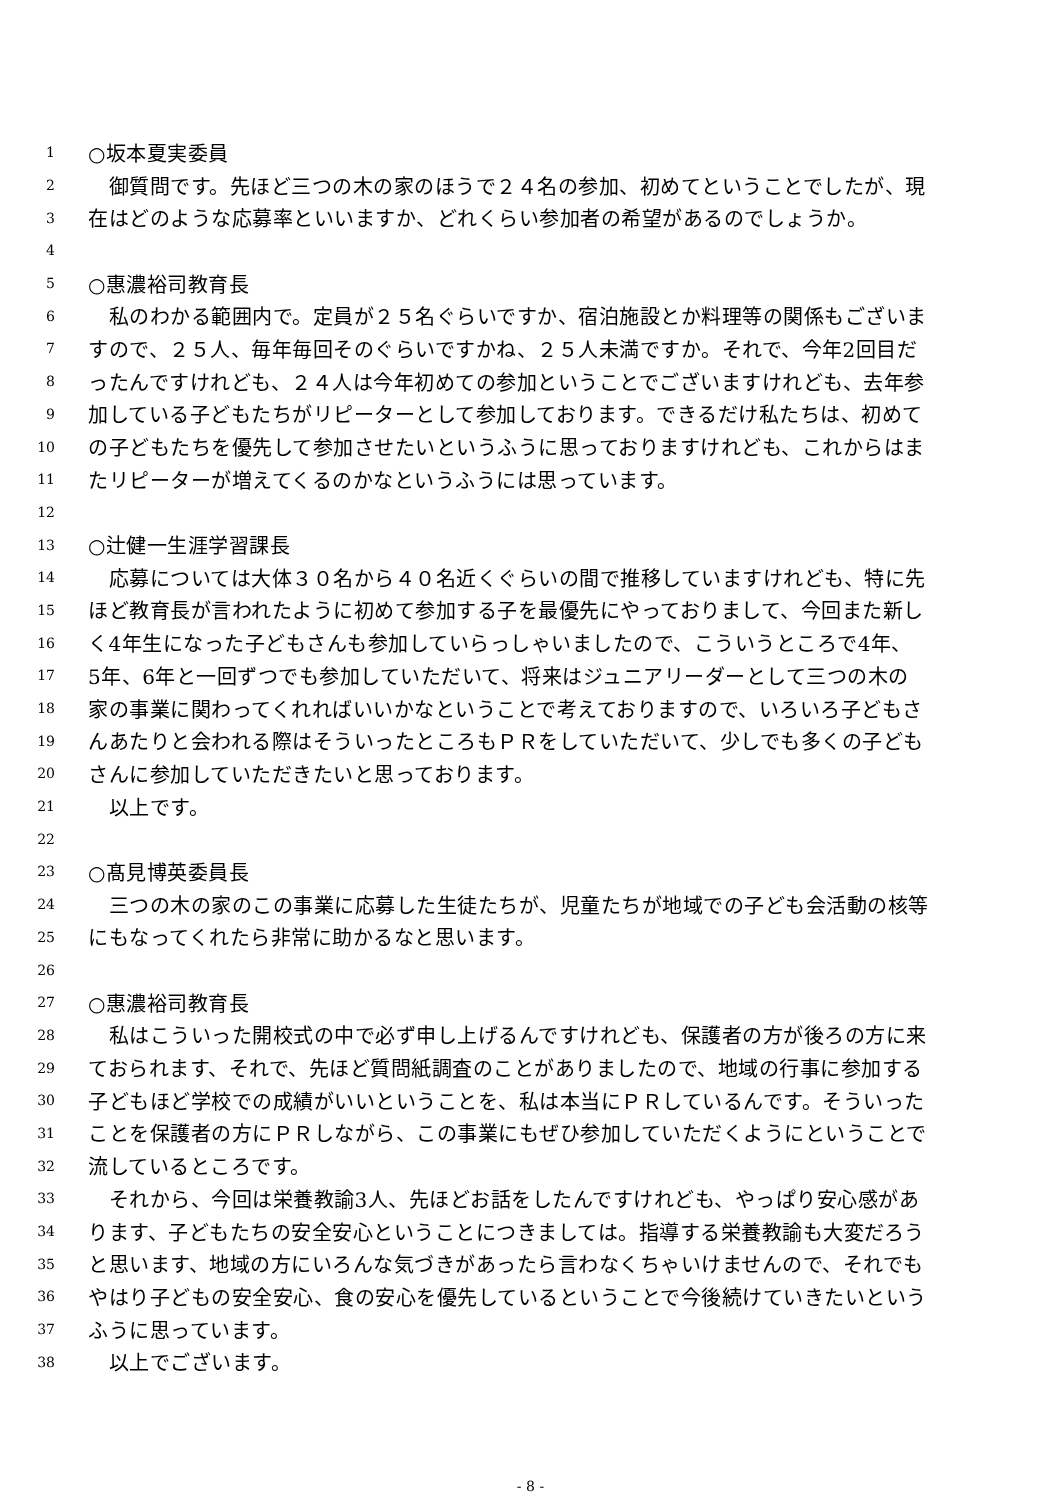1 ○坂本夏実委員
2　御質問です。先ほど三つの木の家のほうで２４名の参加、初めてということでしたが、現
3 在はどのような応募率といいますか、どれくらい参加者の希望があるのでしょうか。
4
5 ○惠濃裕司教育長
6　私のわかる範囲内で。定員が２５名ぐらいですか、宿泊施設とか料理等の関係もございま
7 すので、２５人、毎年毎回そのぐらいですかね、２５人未満ですか。それで、今年2回目だ
8 ったんですけれども、２４人は今年初めての参加ということでございますけれども、去年参
9 加している子どもたちがリピーターとして参加しております。できるだけ私たちは、初めて
10 の子どもたちを優先して参加させたいというふうに思っておりますけれども、これからはま
11 たリピーターが増えてくるのかなというふうには思っています。
12
13 ○辻健一生涯学習課長
14　応募については大体３０名から４０名近くぐらいの間で推移していますけれども、特に先
15 ほど教育長が言われたように初めて参加する子を最優先にやっておりまして、今回また新し
16 く4年生になった子どもさんも参加していらっしゃいましたので、こういうところで4年、
17 5年、6年と一回ずつでも参加していただいて、将来はジュニアリーダーとして三つの木の
18 家の事業に関わってくれればいいかなということで考えておりますので、いろいろ子どもさ
19 んあたりと会われる際はそういったところもＰＲをしていただいて、少しでも多くの子ども
20 さんに参加していただきたいと思っております。
21　以上です。
22
23 ○髙見博英委員長
24　三つの木の家のこの事業に応募した生徒たちが、児童たちが地域での子ども会活動の核等
25 にもなってくれたら非常に助かるなと思います。
26
27 ○惠濃裕司教育長
28　私はこういった開校式の中で必ず申し上げるんですけれども、保護者の方が後ろの方に来
29 ておられます、それで、先ほど質問紙調査のことがありましたので、地域の行事に参加する
30 子どもほど学校での成績がいいということを、私は本当にＰＲしているんです。そういった
31 ことを保護者の方にＰＲしながら、この事業にもぜひ参加していただくようにということで
32 流しているところです。
33　それから、今回は栄養教諭3人、先ほどお話をしたんですけれども、やっぱり安心感があ
34 ります、子どもたちの安全安心ということにつきましては。指導する栄養教諭も大変だろう
35 と思います、地域の方にいろんな気づきがあったら言わなくちゃいけませんので、それでも
36 やはり子どもの安全安心、食の安心を優先しているということで今後続けていきたいという
37 ふうに思っています。
38　以上でございます。
- 8 -